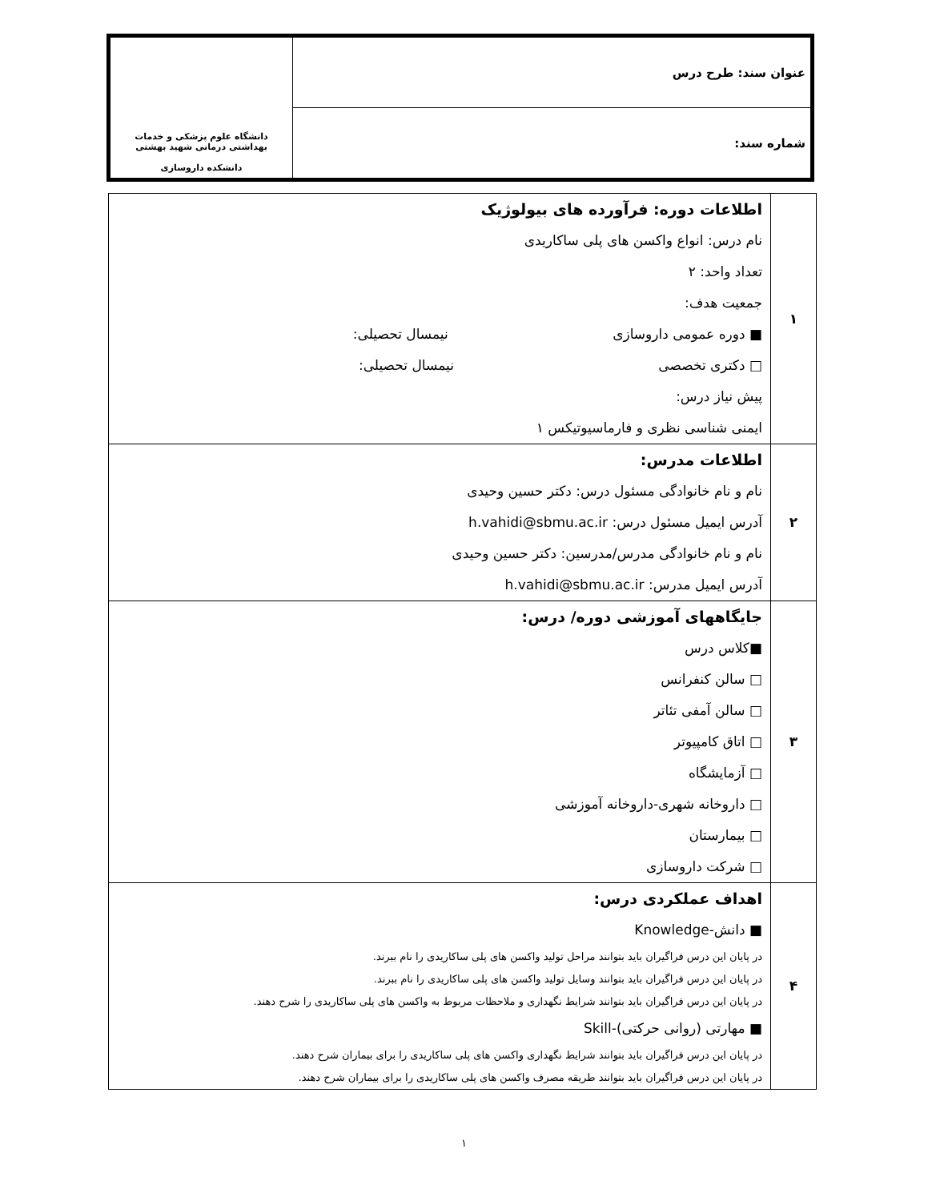| عنوان سند: طرح درس | دانشگاه علوم پزشکی و خدمات بهداشتی درمانی شهید بهشتی دانشکده داروسازی |
| شماره سند: | |
| ۱ | اطلاعات دوره: فرآورده های بیولوژیک نام درس: انواع واکسن های پلی ساکاریدی تعداد واحد: ۲ جمعیت هدف: ■ دوره عمومی داروسازی نیمسال تحصیلی: □ دکتری تخصصی نیمسال تحصیلی: پیش نیاز درس: ایمنی شناسی نظری و فارماسیوتیکس ۱ |
| ۲ | اطلاعات مدرس: نام و نام خانوادگی مسئول درس: دکتر حسین وحیدی آدرس ایمیل مسئول درس: h.vahidi@sbmu.ac.ir نام و نام خانوادگی مدرس/مدرسین: دکتر حسین وحیدی آدرس ایمیل مدرس: h.vahidi@sbmu.ac.ir |
| ۳ | جایگاههای آموزشی دوره/ درس: ■کلاس درس □ سالن کنفرانس □ سالن آمفی تئاتر □ اتاق کامپیوتر □ آزمایشگاه □ داروخانه شهری-داروخانه آموزشی □ بیمارستان □ شرکت داروسازی |
| ۴ | اهداف عملکردی درس: ■ دانش-Knowledge در پایان این درس فراگیران باید بتوانند مراحل تولید واکسن های پلی ساکاریدی را نام ببرند. در پایان این درس فراگیران باید بتوانند وسایل تولید واکسن های پلی ساکاریدی را نام ببرند. در پایان این درس فراگیران باید بتوانند شرایط نگهداری و ملاحظات مربوط به واکسن های پلی ساکاریدی را شرح دهند. ■ مهارتی (روانی حرکتی)-Skill در پایان این درس فراگیران باید بتوانند شرایط نگهداری واکسن های پلی ساکاریدی را برای بیماران شرح دهند. در پایان این درس فراگیران باید بتوانند طریقه مصرف واکسن های پلی ساکاریدی را برای بیماران شرح دهند. |
۱